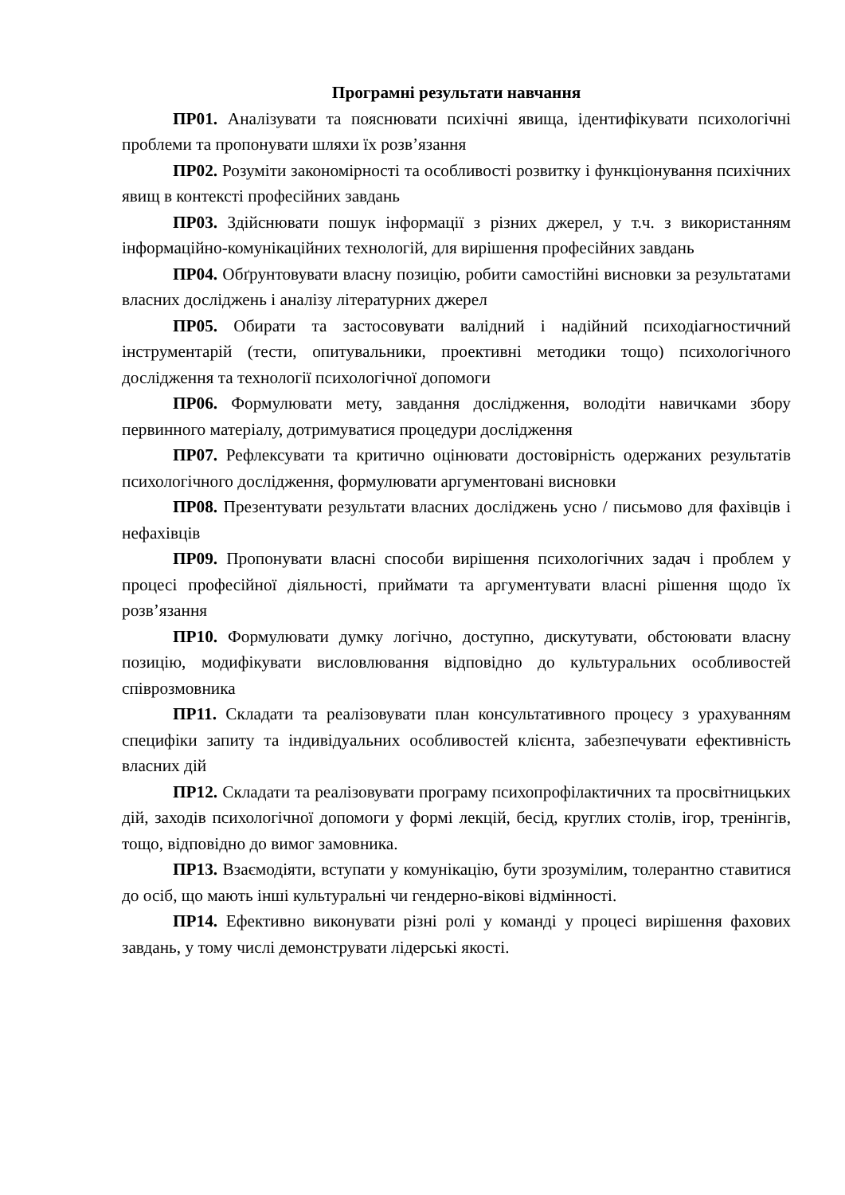Програмні результати навчання
ПР01. Аналізувати та пояснювати психічні явища, ідентифікувати психологічні проблеми та пропонувати шляхи їх розв’язання
ПР02. Розуміти закономірності та особливості розвитку і функціонування психічних явищ в контексті професійних завдань
ПР03. Здійснювати пошук інформації з різних джерел, у т.ч. з використанням інформаційно-комунікаційних технологій, для вирішення професійних завдань
ПР04. Обґрунтовувати власну позицію, робити самостійні висновки за результатами власних досліджень і аналізу літературних джерел
ПР05. Обирати та застосовувати валідний і надійний психодіагностичний інструментарій (тести, опитувальники, проективні методики тощо) психологічного дослідження та технології психологічної допомоги
ПР06. Формулювати мету, завдання дослідження, володіти навичками збору первинного матеріалу, дотримуватися процедури дослідження
ПР07. Рефлексувати та критично оцінювати достовірність одержаних результатів психологічного дослідження, формулювати аргументовані висновки
ПР08. Презентувати результати власних досліджень усно / письмово для фахівців і нефахівців
ПР09. Пропонувати власні способи вирішення психологічних задач і проблем у процесі професійної діяльності, приймати та аргументувати власні рішення щодо їх розв’язання
ПР10. Формулювати думку логічно, доступно, дискутувати, обстоювати власну позицію, модифікувати висловлювання відповідно до культуральних особливостей співрозмовника
ПР11. Складати та реалізовувати план консультативного процесу з урахуванням специфіки запиту та індивідуальних особливостей клієнта, забезпечувати ефективність власних дій
ПР12. Складати та реалізовувати програму психопрофілактичних та просвітницьких дій, заходів психологічної допомоги у формі лекцій, бесід, круглих столів, ігор, тренінгів, тощо, відповідно до вимог замовника.
ПР13. Взаємодіяти, вступати у комунікацію, бути зрозумілим, толерантно ставитися до осіб, що мають інші культуральні чи гендерно-вікові відмінності.
ПР14. Ефективно виконувати різні ролі у команді у процесі вирішення фахових завдань, у тому числі демонструвати лідерські якості.